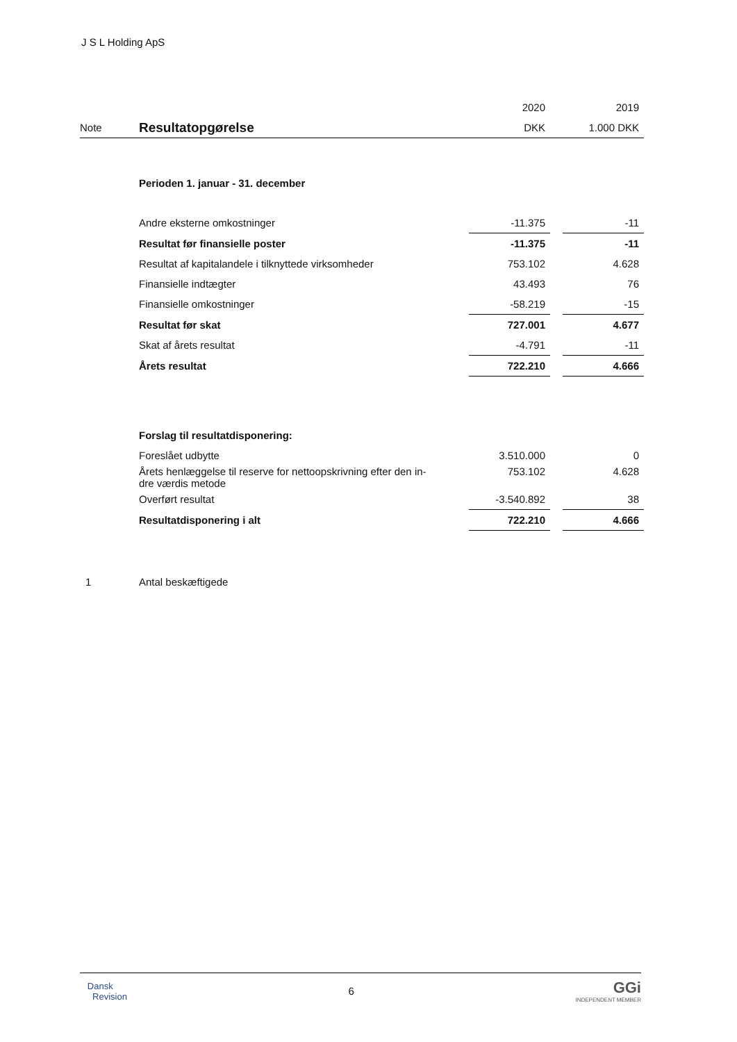J S L Holding ApS
| | | 2020 | | 2019 |
| Note | Resultatopgørelse | DKK | | 1.000 DKK |
| | Perioden 1. januar - 31. december | | | |
| | Andre eksterne omkostninger | -11.375 | | -11 |
| | Resultat før finansielle poster | -11.375 | | -11 |
| | Resultat af kapitalandele i tilknyttede virksomheder | 753.102 | | 4.628 |
| | Finansielle indtægter | 43.493 | | 76 |
| | Finansielle omkostninger | -58.219 | | -15 |
| | Resultat før skat | 727.001 | | 4.677 |
| | Skat af årets resultat | -4.791 | | -11 |
| | Årets resultat | 722.210 | | 4.666 |
| | Forslag til resultatdisponering: | | | |
| | Foreslået udbytte | 3.510.000 | | 0 |
| | Årets henlæggelse til reserve for nettoopskrivning efter den in- dre værdis metode | 753.102 | | 4.628 |
| | Overført resultat | -3.540.892 | | 38 |
| | Resultatdisponering i alt | 722.210 | | 4.666 |
| 1 | Antal beskæftigede | | | |
Dansk
Revision
6
GGi
INDEPENDENT MEMBER